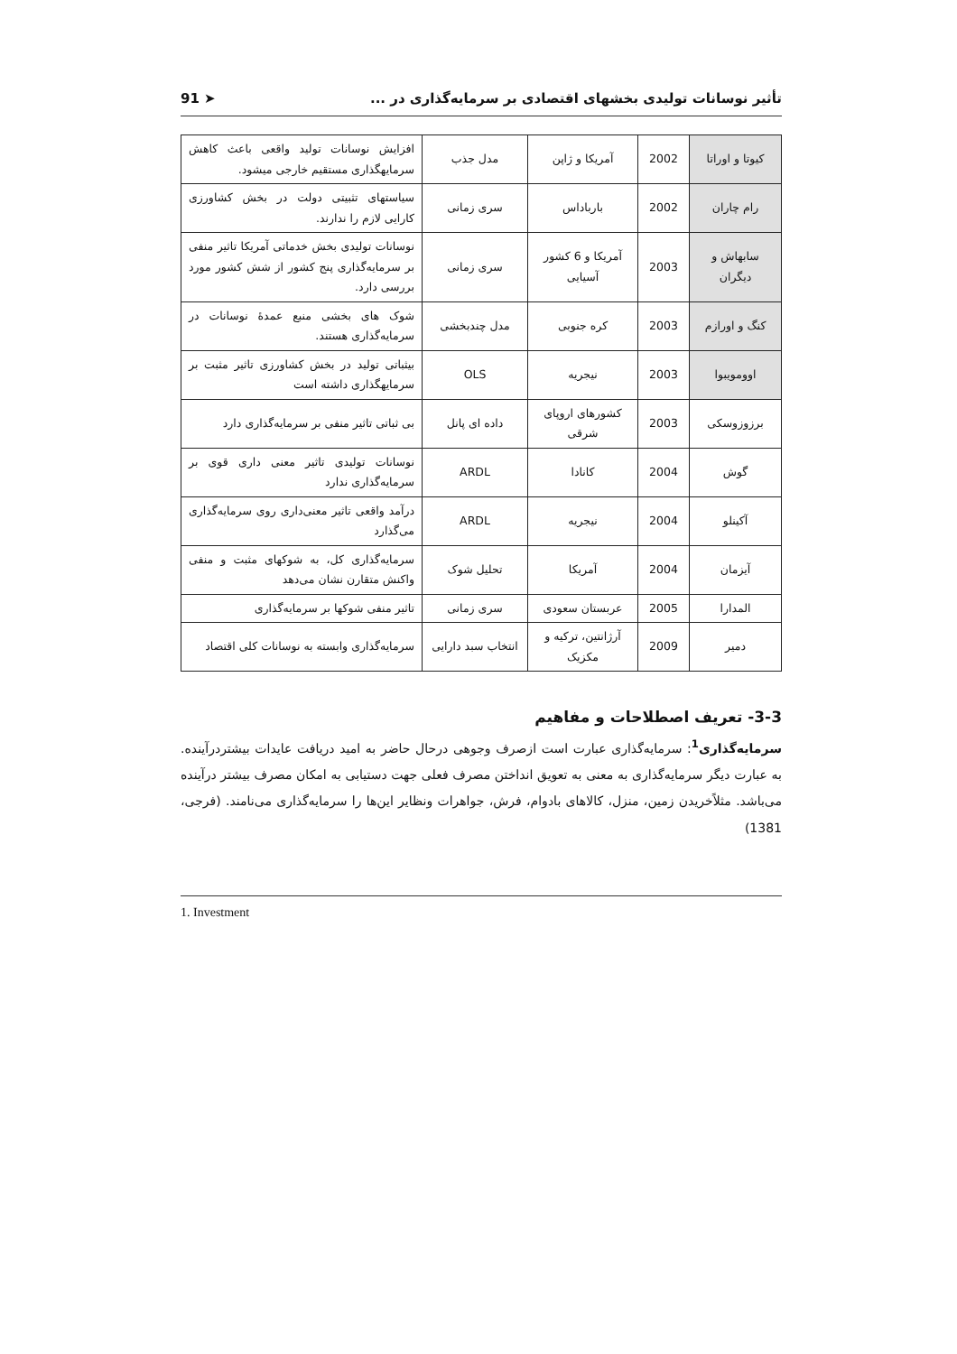تأثیر نوسانات تولیدی بخشهای اقتصادی بر سرمایه‌گذاری در ... ➤ 91
| کیوتا و اوراتا | 2002 | آمریکا و ژاپن | مدل جذب | افزایش نوسانات تولید واقعی باعث کاهش سرمایهگذاری مستقیم خارجی میشود. |
| رام چاران | 2002 | بارباداس | سری زمانی | سیاستهای تثبیتی دولت در بخش کشاورزی کارایی لازم را ندارند. |
| سابهاش و دیگران | 2003 | آمریکا و 6 کشور آسیایی | سری زمانی | نوسانات تولیدی بخش خدماتی آمریکا تاثیر منفی بر سرمایه‌گذاری پنج کشور از شش کشور مورد بررسی دارد. |
| کنگ و اورازم | 2003 | کره جنوبی | مدل چندبخشی | شوک های بخشی منبع عمدهٔ نوسانات در سرمایه‌گذاری هستند. |
| اوومویبوا | 2003 | نیجریه | OLS | بیثباتی تولید در بخش کشاورزی تاثیر مثبت بر سرمایهگذاری داشته است |
| برزوزوسکی | 2003 | کشورهای اروپای شرقی | داده ای پانل | بی ثباتی تاثیر منفی بر سرمایه‌گذاری دارد |
| گوش | 2004 | کانادا | ARDL | نوسانات تولیدی تاثیر معنی داری قوی بر سرمایه‌گذاری ندارد |
| آکینلو | 2004 | نیجریه | ARDL | درآمد واقعی تاثیر معنی‌داری روی سرمایه‌گذاری می‌گذارد |
| آیزمان | 2004 | آمریکا | تحلیل شوک | سرمایه‌گذاری کل، به شوکهای مثبت و منفی واکنش متقارن نشان می‌دهد |
| المدارا | 2005 | عربستان سعودی | سری زمانی | تاثیر منفی شوکها بر سرمایه‌گذاری |
| دمیر | 2009 | آرژانتین، ترکیه و مکزیک | انتخاب سبد دارایی | سرمایه‌گذاری وابسته به نوسانات کلی اقتصاد |
3-3- تعریف اصطلاحات و مفاهیم
سرمایه‌گذاری<sup>1</sup>: سرمایه‌گذاری عبارت است ازصرف وجوهی درحال حاضر به امید دریافت عایدات بیشتردرآینده. به عبارت دیگر سرمایه‌گذاری به معنی به تعویق انداختن مصرف فعلی جهت دستیابی به امکان مصرف بیشتر درآینده می‌باشد. مثلاًخریدن زمین، منزل، کالاهای بادوام، فرش، جواهرات ونظایر این‌ها را سرمایه‌گذاری می‌نامند. (فرجی، 1381)
1. Investment